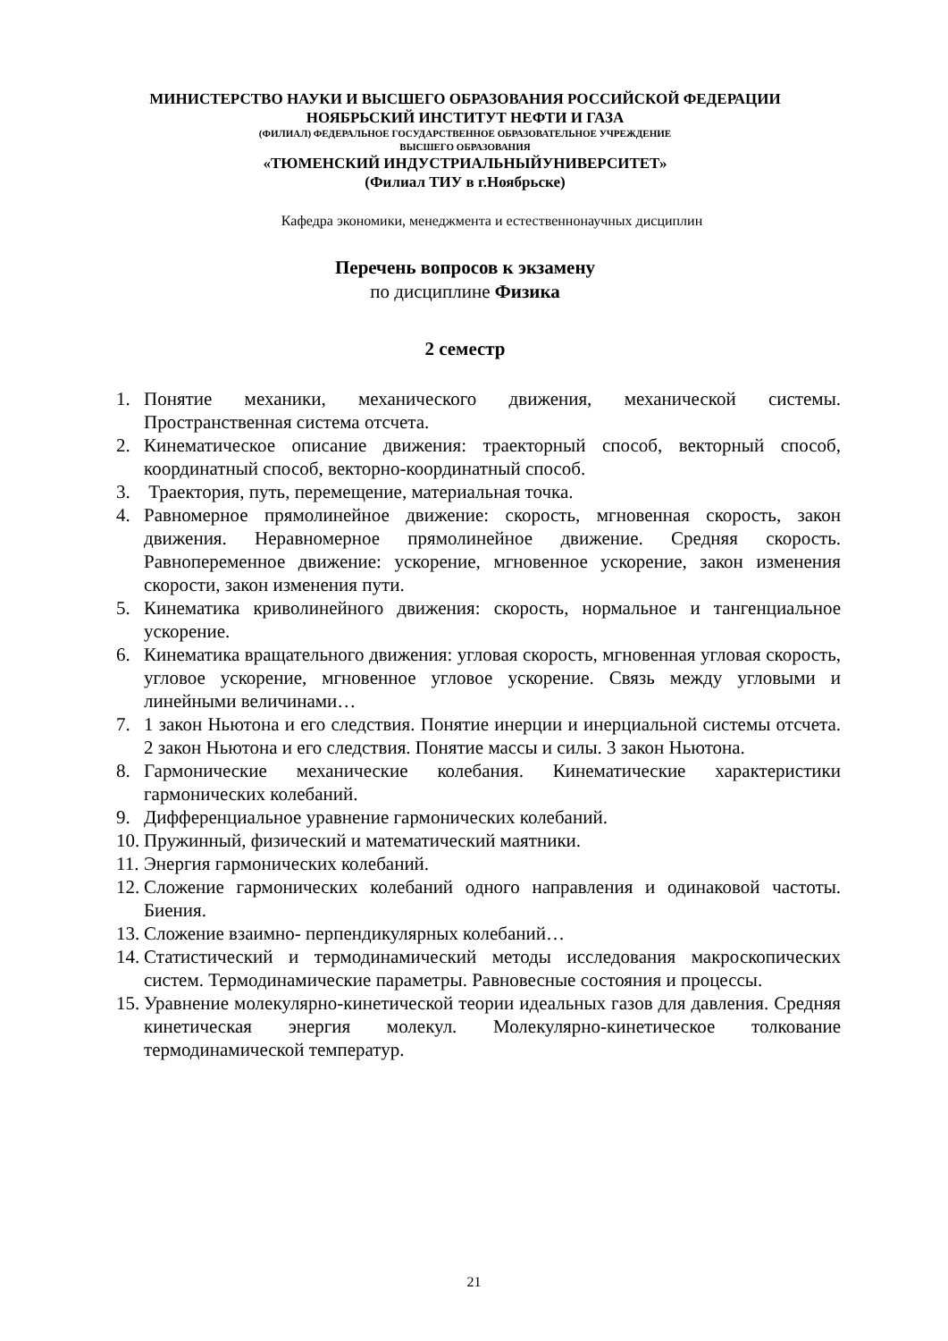МИНИСТЕРСТВО НАУКИ И ВЫСШЕГО ОБРАЗОВАНИЯ РОССИЙСКОЙ ФЕДЕРАЦИИ
НОЯБРЬСКИЙ ИНСТИТУТ НЕФТИ И ГАЗА
(ФИЛИАЛ) ФЕДЕРАЛЬНОЕ ГОСУДАРСТВЕННОЕ ОБРАЗОВАТЕЛЬНОЕ УЧРЕЖДЕНИЕ
ВЫСШЕГО ОБРАЗОВАНИЯ
«ТЮМЕНСКИЙ ИНДУСТРИАЛЬНЫЙУНИВЕРСИТЕТ»
(Филиал ТИУ в г.Ноябрьске)
Кафедра экономики, менеджмента и естественнонаучных дисциплин
Перечень вопросов к экзамену
по дисциплине Физика
2 семестр
1. Понятие механики, механического движения, механической системы. Пространственная система отсчета.
2. Кинематическое описание движения: траекторный способ, векторный способ, координатный способ, векторно-координатный способ.
3. Траектория, путь, перемещение, материальная точка.
4. Равномерное прямолинейное движение: скорость, мгновенная скорость, закон движения. Неравномерное прямолинейное движение. Средняя скорость. Равнопеременное движение: ускорение, мгновенное ускорение, закон изменения скорости, закон изменения пути.
5. Кинематика криволинейного движения: скорость, нормальное и тангенциальное ускорение.
6. Кинематика вращательного движения: угловая скорость, мгновенная угловая скорость, угловое ускорение, мгновенное угловое ускорение. Связь между угловыми и линейными величинами…
7. 1 закон Ньютона и его следствия. Понятие инерции и инерциальной системы отсчета. 2 закон Ньютона и его следствия. Понятие массы и силы. 3 закон Ньютона.
8. Гармонические механические колебания. Кинематические характеристики гармонических колебаний.
9. Дифференциальное уравнение гармонических колебаний.
10. Пружинный, физический и математический маятники.
11. Энергия гармонических колебаний.
12. Сложение гармонических колебаний одного направления и одинаковой частоты. Биения.
13. Сложение взаимно- перпендикулярных колебаний…
14. Статистический и термодинамический методы исследования макроскопических систем. Термодинамические параметры. Равновесные состояния и процессы.
15. Уравнение молекулярно-кинетической теории идеальных газов для давления. Средняя кинетическая энергия молекул. Молекулярно-кинетическое толкование термодинамической температур.
21